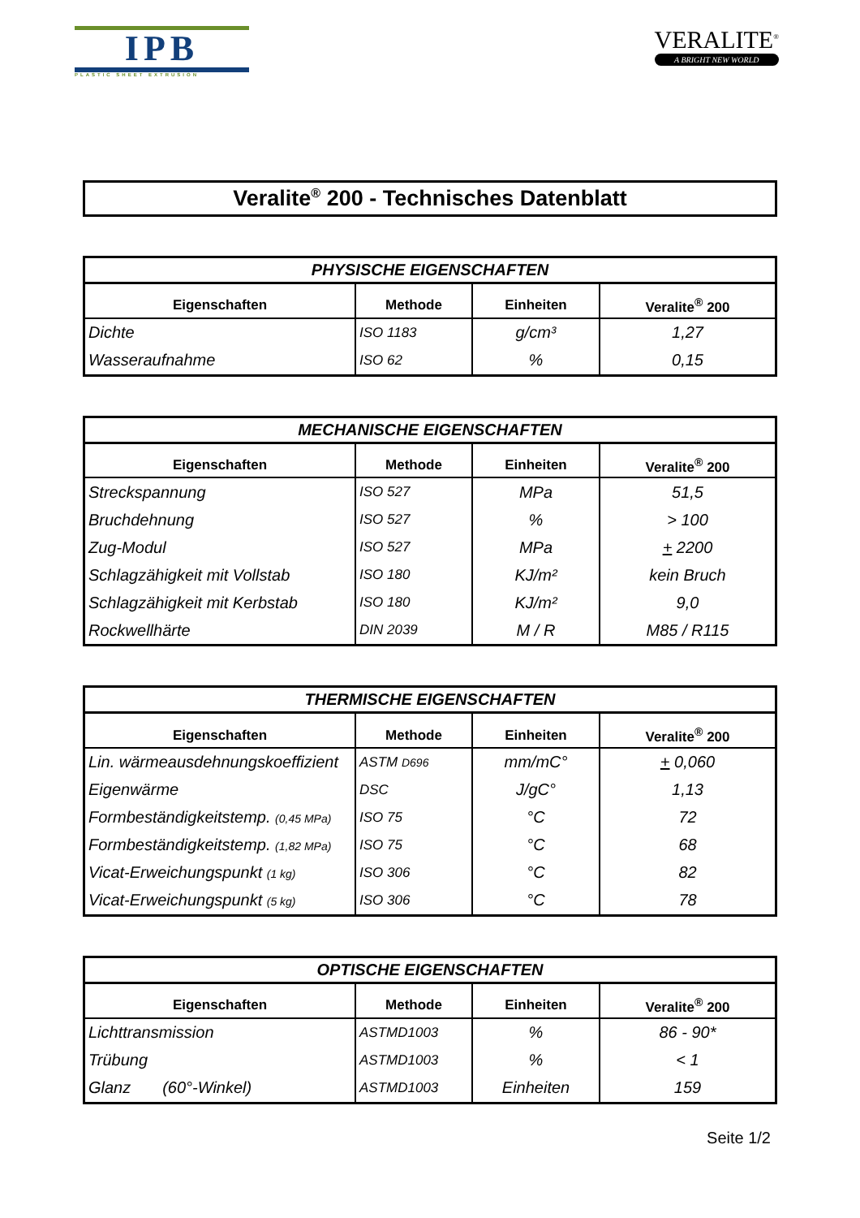IPB
PLASTIC SHEET EXTRUSION
VERALITE<sup>®</sup>
A BRIGHT NEW WORLD
Veralite<sup>®</sup> 200 - Technisches Datenblatt
| PHYSISCHE EIGENSCHAFTEN | | | |
| --- | --- | --- | --- |
| Eigenschaften | Methode | Einheiten | Veralite<sup>®</sup> 200 |
| Dichte | ISO 1183 | g/cm³ | 1,27 |
| Wasseraufnahme | ISO 62 | % | 0,15 |
| MECHANISCHE EIGENSCHAFTEN | | | |
| --- | --- | --- | --- |
| Eigenschaften | Methode | Einheiten | Veralite<sup>®</sup> 200 |
| Streckspannung | ISO 527 | MPa | 51,5 |
| Bruchdehnung | ISO 527 | % | > 100 |
| Zug-Modul | ISO 527 | MPa | + 2200 |
| Schlagzähigkeit mit Vollstab | ISO 180 | KJ/m² | kein Bruch |
| Schlagzähigkeit mit Kerbstab | ISO 180 | KJ/m² | 9,0 |
| Rockwellhärte | DIN 2039 | M / R | M85 / R115 |
| THERMISCHE EIGENSCHAFTEN | | | |
| --- | --- | --- | --- |
| Eigenschaften | Methode | Einheiten | Veralite<sup>®</sup> 200 |
| Lin. wärmeausdehnungskoeffizient | ASTM D696 | mm/mC° | + 0,060 |
| Eigenwärme | DSC | J/gC° | 1,13 |
| Formbeständigkeitstemp. (0,45 MPa) | ISO 75 | °C | 72 |
| Formbeständigkeitstemp. (1,82 MPa) | ISO 75 | °C | 68 |
| Vicat-Erweichungspunkt (1 kg) | ISO 306 | °C | 82 |
| Vicat-Erweichungspunkt (5 kg) | ISO 306 | °C | 78 |
| OPTISCHE EIGENSCHAFTEN | | | |
| --- | --- | --- | --- |
| Eigenschaften | Methode | Einheiten | Veralite<sup>®</sup> 200 |
| Lichttransmission | ASTMD1003 | % | 86 - 90* |
| Trübung | ASTMD1003 | % | < 1 |
| Glanz (60°-Winkel) | ASTMD1003 | Einheiten | 159 |
Seite 1/2